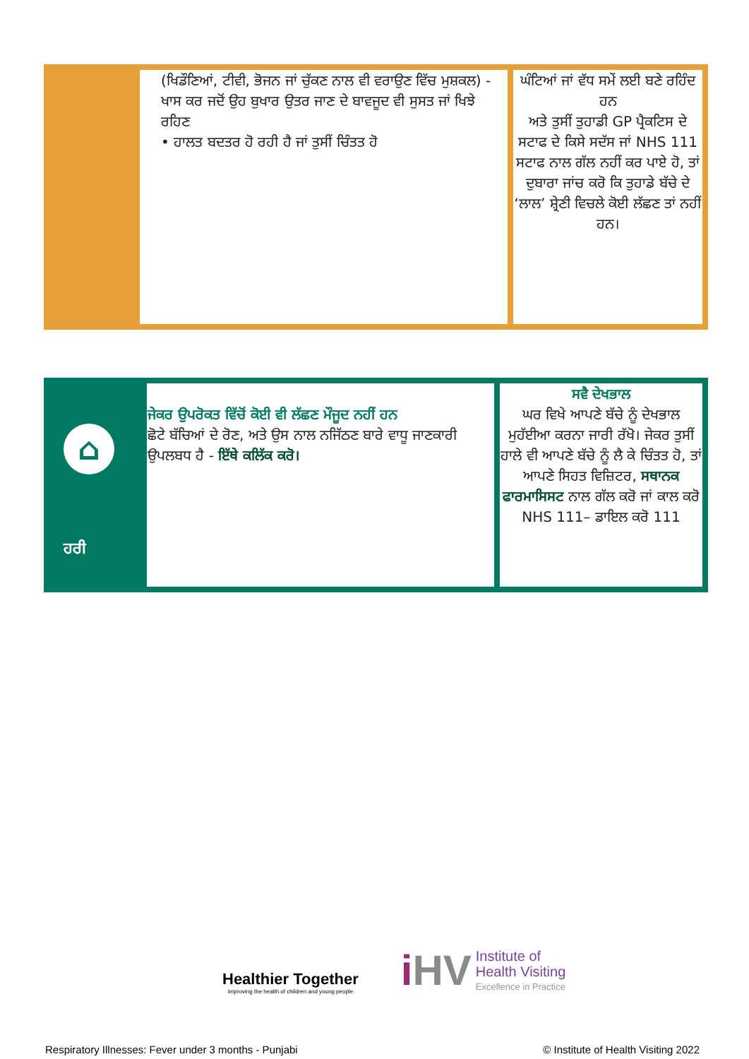| | (ਖਿਡੌਣਿਆਂ, ਟੀਵੀ, ਭੋਜਨ ਜਾਂ ਚੁੱਕਣ ਨਾਲ ਵੀ ਵਰਾਉਣ ਵਿੱਚ ਮੁਸ਼ਕਲ) - ਖਾਸ ਕਰ ਜਦੋਂ ਉਹ ਬੁਖਾਰ ਉਤਰ ਜਾਣ ਦੇ ਬਾਵਜੂਦ ਵੀ ਸੁਸਤ ਜਾਂ ਖਿਝੇ ਰਹਿਣ • ਹਾਲਤ ਬਦਤਰ ਹੋ ਰਹੀ ਹੈ ਜਾਂ ਤੁਸੀਂ ਚਿੰਤਤ ਹੋ | ਘੰਟਿਆਂ ਜਾਂ ਵੱਧ ਸਮੇਂ ਲਈ ਬਣੇ ਰਹਿੰਦ ਹਨ ਅਤੇ ਤੁਸੀਂ ਤੁਹਾਡੀ GP ਪ੍ਰੈਕਟਿਸ ਦੇ ਸਟਾਫ ਦੇ ਕਿਸੇ ਸਦੱਸ ਜਾਂ NHS 111 ਸਟਾਫ ਨਾਲ ਗੱਲ ਨਹੀਂ ਕਰ ਪਾਏ ਹੋ, ਤਾਂ ਦੁਬਾਰਾ ਜਾਂਚ ਕਰੋ ਕਿ ਤੁਹਾਡੇ ਬੱਚੇ ਦੇ ‘ਲਾਲ’ ਸ਼੍ਰੇਣੀ ਵਿਚਲੇ ਕੋਈ ਲੱਛਣ ਤਾਂ ਨਹੀਂ ਹਨ। |
| ⌂ ਹਰੀ | ਜੇਕਰ ਉਪਰੋਕਤ ਵਿੱਚੋਂ ਕੋਈ ਵੀ ਲੱਛਣ ਮੌਜੂਦ ਨਹੀਂ ਹਨ ਛੋਟੇ ਬੱਚਿਆਂ ਦੇ ਰੋਣ, ਅਤੇ ਉਸ ਨਾਲ ਨਜਿੱਠਣ ਬਾਰੇ ਵਾਧੂ ਜਾਣਕਾਰੀ ਉਪਲਬਧ ਹੈ - ਇੱਥੇ ਕਲਿੱਕ ਕਰੋ। | ਸਵੈ ਦੇਖਭਾਲ ਘਰ ਵਿਖੇ ਆਪਣੇ ਬੱਚੇ ਨੂੰ ਦੇਖਭਾਲ ਮੁਹੱਈਆ ਕਰਨਾ ਜਾਰੀ ਰੱਖੋ। ਜੇਕਰ ਤੁਸੀਂ ਹਾਲੇ ਵੀ ਆਪਣੇ ਬੱਚੇ ਨੂੰ ਲੈ ਕੇ ਚਿੰਤਤ ਹੋ, ਤਾਂ ਆਪਣੇ ਸਿਹਤ ਵਿਜ਼ਿਟਰ, ਸਥਾਨਕ ਫਾਰਮਾਸਿਸਟ ਨਾਲ ਗੱਲ ਕਰੋ ਜਾਂ ਕਾਲ ਕਰੋ NHS 111– ਡਾਇਲ ਕਰੋ 111 |
Healthier Together
Improving the health of children and young people
i HV
Institute of
Health Visiting
Excellence in Practice
Respiratory Illnesses: Fever under 3 months - Punjabi © Institute of Health Visiting 2022